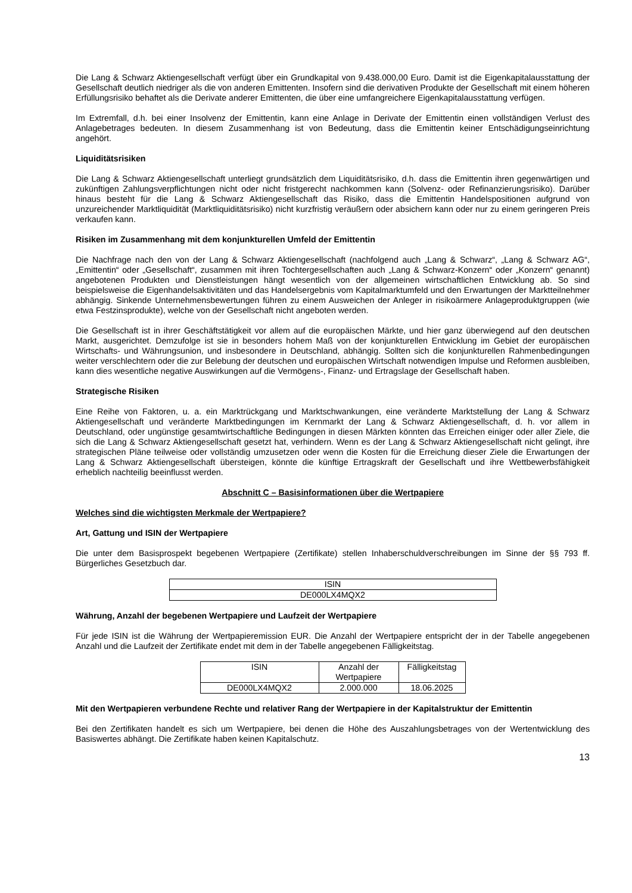Die Lang & Schwarz Aktiengesellschaft verfügt über ein Grundkapital von 9.438.000,00 Euro. Damit ist die Eigen­kapitalausstattung der Gesellschaft deutlich niedriger als die von anderen Emittenten. Insofern sind die derivativen Produkte der Gesellschaft mit einem höheren Erfüllungsrisiko behaftet als die Derivate anderer Emittenten, die über eine umfangreichere Eigenkapitalausstattung verfügen.
Im Extremfall, d.h. bei einer Insolvenz der Emittentin, kann eine Anlage in Derivate der Emittentin einen vollständigen Verlust des Anlagebetrages bedeuten. In diesem Zusammenhang ist von Bedeutung, dass die Emittentin keiner Entschädigungseinrichtung angehört.
Liquiditätsrisiken
Die Lang & Schwarz Aktiengesellschaft unterliegt grundsätzlich dem Liquiditätsrisiko, d.h. dass die Emittentin ihren gegenwärtigen und zukünftigen Zahlungsverpflichtungen nicht oder nicht fristgerecht nachkommen kann (Solvenz- oder Refinanzierungsrisiko). Darüber hinaus besteht für die Lang & Schwarz Aktiengesellschaft das Risiko, dass die Emittentin Handelspositionen aufgrund von unzureichender Marktliquidität (Marktliquiditätsrisiko) nicht kurzfristig veräußern oder absichern kann oder nur zu einem geringeren Preis verkaufen kann.
Risiken im Zusammenhang mit dem konjunkturellen Umfeld der Emittentin
Die Nachfrage nach den von der Lang & Schwarz Aktiengesellschaft (nachfolgend auch „Lang & Schwarz“, „Lang & Schwarz AG“, „Emittentin“ oder „Gesellschaft“, zusammen mit ihren Tochtergesellschaften auch „Lang & Schwarz-Konzern“ oder „Konzern“ genannt) angebotenen Produkten und Dienstleistungen hängt wesentlich von der allgemeinen wirtschaftlichen Entwicklung ab. So sind beispielsweise die Eigenhandelsaktivitäten und das Handelsergebnis vom Kapitalmarktumfeld und den Erwartungen der Marktteilnehmer abhängig. Sinkende Unternehmensbewertungen führen zu einem Ausweichen der Anleger in risikoärmere Anlageproduktgruppen (wie etwa Festzinsprodukte), welche von der Gesellschaft nicht angeboten werden.
Die Gesellschaft ist in ihrer Geschäftstätigkeit vor allem auf die europäischen Märkte, und hier ganz überwiegend auf den deutschen Markt, ausgerichtet. Demzufolge ist sie in besonders hohem Maß von der konjunkturellen Entwicklung im Gebiet der europäischen Wirtschafts- und Währungsunion, und insbesondere in Deutschland, abhängig. Sollten sich die konjunkturellen Rahmenbedingungen weiter verschlechtern oder die zur Belebung der deutschen und europäischen Wirtschaft notwendigen Impulse und Reformen ausbleiben, kann dies wesentliche negative Auswirkungen auf die Vermögens-, Finanz- und Ertragslage der Gesellschaft haben.
Strategische Risiken
Eine Reihe von Faktoren, u. a. ein Marktrückgang und Marktschwankungen, eine veränderte Marktstellung der Lang & Schwarz Aktiengesellschaft und veränderte Marktbedingungen im Kernmarkt der Lang & Schwarz Aktiengesellschaft, d. h. vor allem in Deutschland, oder ungünstige gesamtwirtschaftliche Bedingungen in diesen Märkten könnten das Erreichen einiger oder aller Ziele, die sich die Lang & Schwarz Aktiengesellschaft gesetzt hat, verhindern. Wenn es der Lang & Schwarz Aktiengesellschaft nicht gelingt, ihre strategischen Pläne teilweise oder vollständig umzusetzen oder wenn die Kosten für die Erreichung dieser Ziele die Erwartungen der Lang & Schwarz Aktiengesellschaft übersteigen, könnte die künftige Ertragskraft der Gesellschaft und ihre Wettbewerbsfähigkeit erheblich nachteilig beeinflusst werden.
Abschnitt C – Basisinformationen über die Wertpapiere
Welches sind die wichtigsten Merkmale der Wertpapiere?
Art, Gattung und ISIN der Wertpapiere
Die unter dem Basisprospekt begebenen Wertpapiere (Zertifikate) stellen Inhaberschuldverschreibungen im Sinne der §§ 793 ff. Bürgerliches Gesetzbuch dar.
| ISIN |
| DE000LX4MQX2 |
Währung, Anzahl der begebenen Wertpapiere und Laufzeit der Wertpapiere
Für jede ISIN ist die Währung der Wertpapieremission EUR. Die Anzahl der Wertpapiere entspricht der in der Tabelle angegebenen Anzahl und die Laufzeit der Zertifikate endet mit dem in der Tabelle angegebenen Fälligkeitstag.
| ISIN | Anzahl der Wertpapiere | Fälligkeitstag |
| DE000LX4MQX2 | 2.000.000 | 18.06.2025 |
Mit den Wertpapieren verbundene Rechte und relativer Rang der Wertpapiere in der Kapitalstruktur der Emittentin
Bei den Zertifikaten handelt es sich um Wertpapiere, bei denen die Höhe des Auszahlungsbetrages von der Wertentwicklung des Basiswertes abhängt. Die Zertifikate haben keinen Kapitalschutz.
13